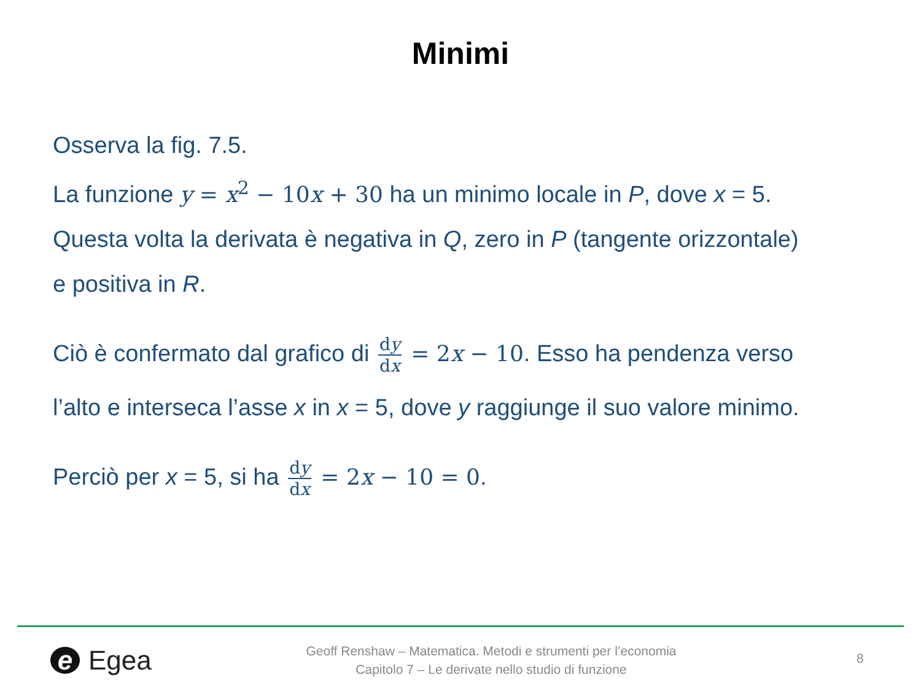Minimi
Osserva la fig. 7.5.
La funzione y = x<sup>2</sup> − 10x + 30 ha un minimo locale in P, dove x = 5.
Questa volta la derivata è negativa in Q, zero in P (tangente orizzontale)
e positiva in R.
Ciò è confermato dal grafico di dy dx = 2x − 10. Esso ha pendenza verso
l’alto e interseca l’asse x in x = 5, dove y raggiunge il suo valore minimo.
Perciò per x = 5, si ha dy dx = 2x − 10 = 0.
e Egea
Geoff Renshaw – Matematica. Metodi e strumenti per l’economia
Capitolo 7 – Le derivate nello studio di funzione
8